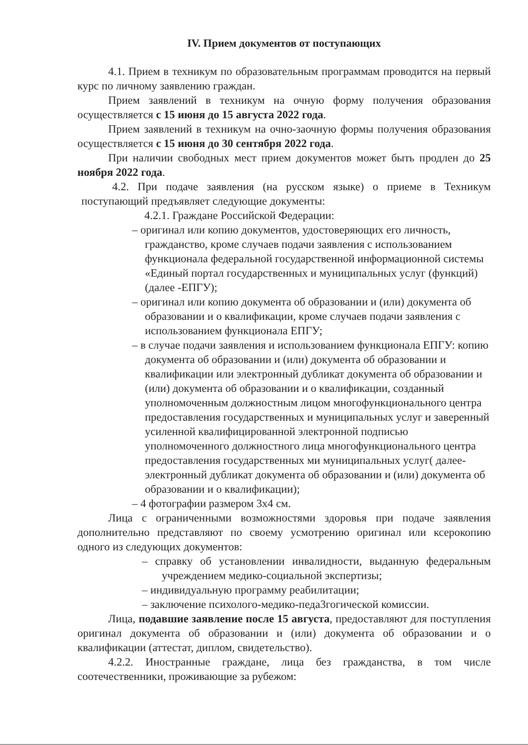IV. Прием документов от поступающих
4.1. Прием в техникум по образовательным программам проводится на первый курс по личному заявлению граждан.
Прием заявлений в техникум на очную форму получения образования осуществляется с 15 июня до 15 августа 2022 года.
Прием заявлений в техникум на очно-заочную формы получения образования осуществляется с 15 июня до 30 сентября 2022 года.
При наличии свободных мест прием документов может быть продлен до 25 ноября 2022 года.
4.2. При подаче заявления (на русском языке) о приеме в Техникум поступающий предъявляет следующие документы:
4.2.1. Граждане Российской Федерации:
– оригинал или копию документов, удостоверяющих его личность, гражданство, кроме случаев подачи заявления с использованием функционала федеральной государственной информационной системы «Единый портал государственных и муниципальных услуг (функций) (далее -ЕПГУ);
– оригинал или копию документа об образовании и (или) документа об образовании и о квалификации, кроме случаев подачи заявления с использованием функционала ЕПГУ;
– в случае подачи заявления и использованием функционала ЕПГУ: копию документа об образовании и (или) документа об образовании и квалификации или электронный дубликат документа об образовании и (или) документа об образовании и о квалификации, созданный уполномоченным должностным лицом многофункционального центра предоставления государственных и муниципальных услуг и заверенный усиленной квалифицированной электронной подписью уполномоченного должностного лица многофункционального центра предоставления государственных ми муниципальных услуг( далее- электронный дубликат документа об образовании и (или) документа об образовании и о квалификации);
– 4 фотографии размером 3х4 см.
Лица с ограниченными возможностями здоровья при подаче заявления дополнительно представляют по своему усмотрению оригинал или ксерокопию одного из следующих документов:
– справку об установлении инвалидности, выданную федеральным учреждением медико-социальной экспертизы;
– индивидуальную программу реабилитации;
– заключение психолого-медико-педа3гогической комиссии.
Лица, подавшие заявление после 15 августа, предоставляют для поступления оригинал документа об образовании и (или) документа об образовании и о квалификации (аттестат, диплом, свидетельство).
4.2.2. Иностранные граждане, лица без гражданства, в том числе соотечественники, проживающие за рубежом: